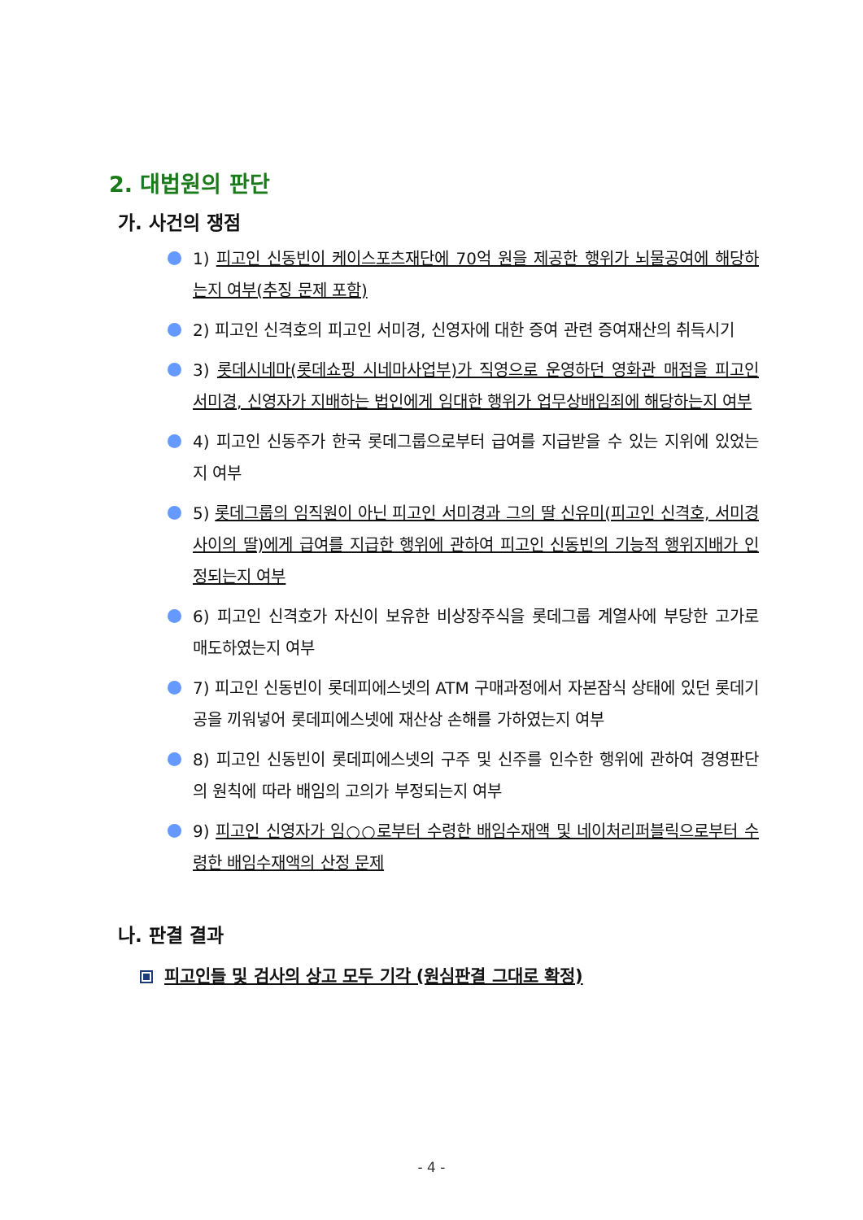2. 대법원의 판단
가. 사건의 쟁점
1) 피고인 신동빈이 케이스포츠재단에 70억 원을 제공한 행위가 뇌물공여에 해당하는지 여부(추징 문제 포함)
2) 피고인 신격호의 피고인 서미경, 신영자에 대한 증여 관련 증여재산의 취득시기
3) 롯데시네마(롯데쇼핑 시네마사업부)가 직영으로 운영하던 영화관 매점을 피고인 서미경, 신영자가 지배하는 법인에게 임대한 행위가 업무상배임죄에 해당하는지 여부
4) 피고인 신동주가 한국 롯데그룹으로부터 급여를 지급받을 수 있는 지위에 있었는지 여부
5) 롯데그룹의 임직원이 아닌 피고인 서미경과 그의 딸 신유미(피고인 신격호, 서미경 사이의 딸)에게 급여를 지급한 행위에 관하여 피고인 신동빈의 기능적 행위지배가 인정되는지 여부
6) 피고인 신격호가 자신이 보유한 비상장주식을 롯데그룹 계열사에 부당한 고가로 매도하였는지 여부
7) 피고인 신동빈이 롯데피에스넷의 ATM 구매과정에서 자본잠식 상태에 있던 롯데기공을 끼워넣어 롯데피에스넷에 재산상 손해를 가하였는지 여부
8) 피고인 신동빈이 롯데피에스넷의 구주 및 신주를 인수한 행위에 관하여 경영판단의 원칙에 따라 배임의 고의가 부정되는지 여부
9) 피고인 신영자가 임○○로부터 수령한 배임수재액 및 네이처리퍼블릭으로부터 수령한 배임수재액의 산정 문제
나. 판결 결과
피고인들 및 검사의 상고 모두 기각 (원심판결 그대로 확정)
- 4 -